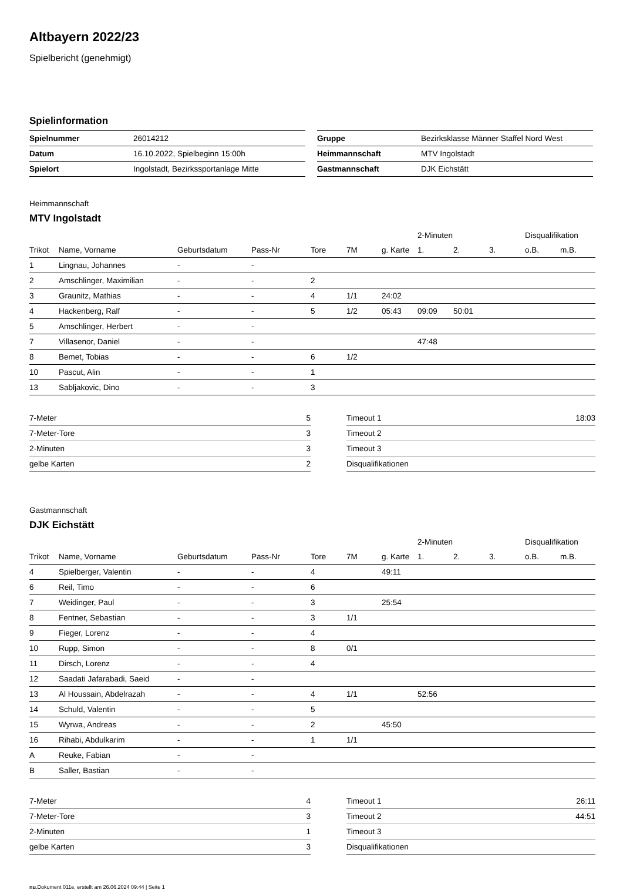Altbayern 2022/23
Spielbericht (genehmigt)
Spielinformation
| Spielnummer | 26014212 |
| Datum | 16.10.2022, Spielbeginn 15:00h |
| Spielort | Ingolstadt, Bezirkssportanlage Mitte |
| Gruppe | Bezirksklasse Männer Staffel Nord West |
| Heimmannschaft | MTV Ingolstadt |
| Gastmannschaft | DJK Eichstätt |
Heimmannschaft
MTV Ingolstadt
| | | | | | | | 2-Minuten | | | Disqualifikation | |
| --- | --- | --- | --- | --- | --- | --- | --- | --- | --- | --- | --- |
| Trikot | Name, Vorname | Geburtsdatum | Pass-Nr | Tore | 7M | g. Karte | 1. | 2. | 3. | o.B. | m.B. |
| 1 | Lingnau, Johannes | - | - | | | | | | | | |
| 2 | Amschlinger, Maximilian | - | - | 2 | | | | | | | |
| 3 | Graunitz, Mathias | - | - | 4 | 1/1 | 24:02 | | | | | |
| 4 | Hackenberg, Ralf | - | - | 5 | 1/2 | 05:43 | 09:09 | 50:01 | | | |
| 5 | Amschlinger, Herbert | - | - | | | | | | | | |
| 7 | Villasenor, Daniel | - | - | | | | 47:48 | | | | |
| 8 | Bemet, Tobias | - | - | 6 | 1/2 | | | | | | |
| 10 | Pascut, Alin | - | - | 1 | | | | | | | |
| 13 | Sabljakovic, Dino | - | - | 3 | | | | | | | |
| 7-Meter | 5 |
| 7-Meter-Tore | 3 |
| 2-Minuten | 3 |
| gelbe Karten | 2 |
| Timeout 1 | 18:03 |
| Timeout 2 | |
| Timeout 3 | |
| Disqualifikationen | |
Gastmannschaft
DJK Eichstätt
| | | | | | | | 2-Minuten | | | Disqualifikation | |
| --- | --- | --- | --- | --- | --- | --- | --- | --- | --- | --- | --- |
| Trikot | Name, Vorname | Geburtsdatum | Pass-Nr | Tore | 7M | g. Karte | 1. | 2. | 3. | o.B. | m.B. |
| 4 | Spielberger, Valentin | - | - | 4 | | 49:11 | | | | | |
| 6 | Reil, Timo | - | - | 6 | | | | | | | |
| 7 | Weidinger, Paul | - | - | 3 | | 25:54 | | | | | |
| 8 | Fentner, Sebastian | - | - | 3 | 1/1 | | | | | | |
| 9 | Fieger, Lorenz | - | - | 4 | | | | | | | |
| 10 | Rupp, Simon | - | - | 8 | 0/1 | | | | | | |
| 11 | Dirsch, Lorenz | - | - | 4 | | | | | | | |
| 12 | Saadati Jafarabadi, Saeid | - | - | | | | | | | | |
| 13 | Al Houssain, Abdelrazah | - | - | 4 | 1/1 | | 52:56 | | | | |
| 14 | Schuld, Valentin | - | - | 5 | | | | | | | |
| 15 | Wyrwa, Andreas | - | - | 2 | | 45:50 | | | | | |
| 16 | Rihabi, Abdulkarim | - | - | 1 | 1/1 | | | | | | |
| A | Reuke, Fabian | - | - | | | | | | | | |
| B | Saller, Bastian | - | - | | | | | | | | |
| 7-Meter | 4 |
| 7-Meter-Tore | 3 |
| 2-Minuten | 1 |
| gelbe Karten | 3 |
| Timeout 1 | 26:11 |
| Timeout 2 | 44:51 |
| Timeout 3 | |
| Disqualifikationen | |
nu.Dokument 011e, erstellt am 26.06.2024 09:44 | Seite 1